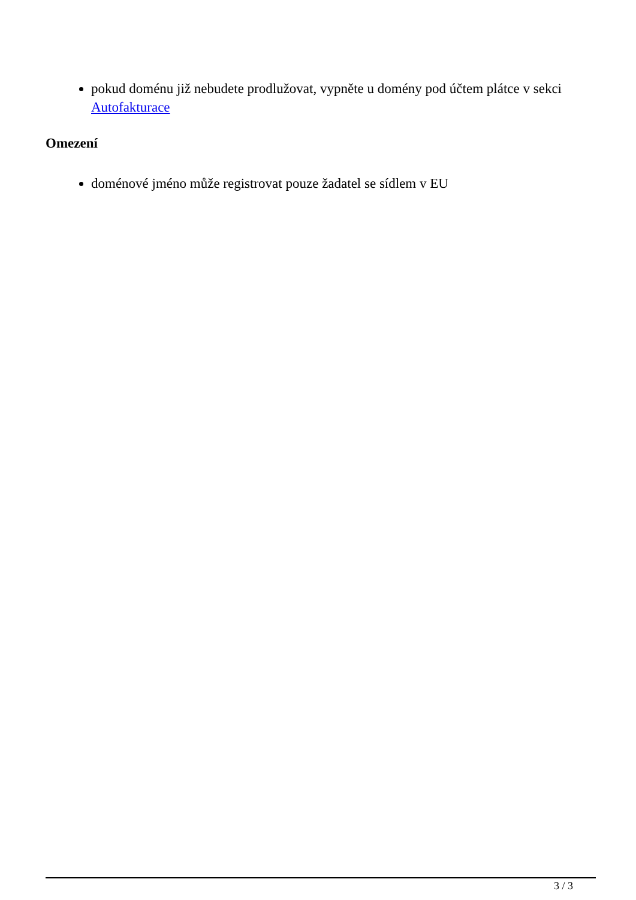pokud doménu již nebudete prodlužovat, vypněte u domény pod účtem plátce v sekci Autofakturace
Omezení
doménové jméno může registrovat pouze žadatel se sídlem v EU
3 / 3